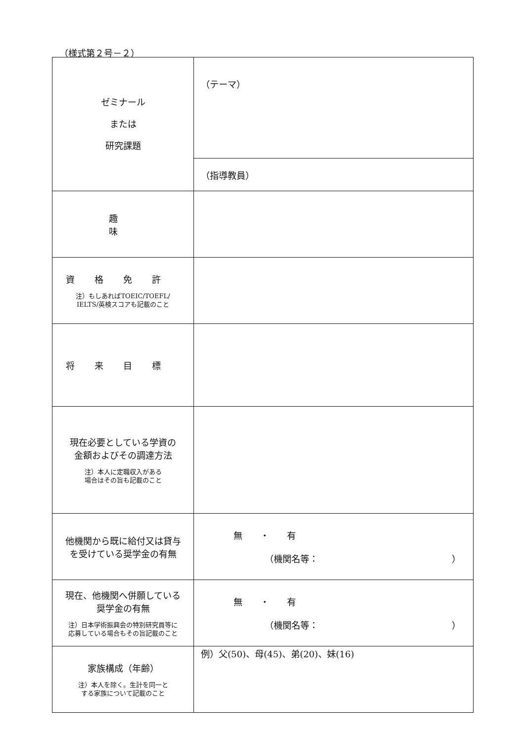（様式第２号－２）
| ゼミナール または 研究課題 | （テーマ） |
| | （指導教員） |
| 趣 味 | |
| 資格免許 注）もしあればTOEIC/TOEFL/ IELTS/英検スコアも記載のこと | |
| 将来目標 | |
| 現在必要としている学資の 金額およびその調達方法 注）本人に定職収入がある 場合はその旨も記載のこと | |
| 他機関から既に給付又は貸与 を受けている奨学金の有無 | 無 ・ 有 （機関名等： ） |
| 現在、他機関へ併願している 奨学金の有無 注）日本学術振興会の特別研究員等に 応募している場合もその旨記載のこと | 無 ・ 有 （機関名等： ） |
| 家族構成（年齢） 注）本人を除く。生計を同一と する家族について記載のこと | 例）父(50)、母(45)、弟(20)、妹(16) |